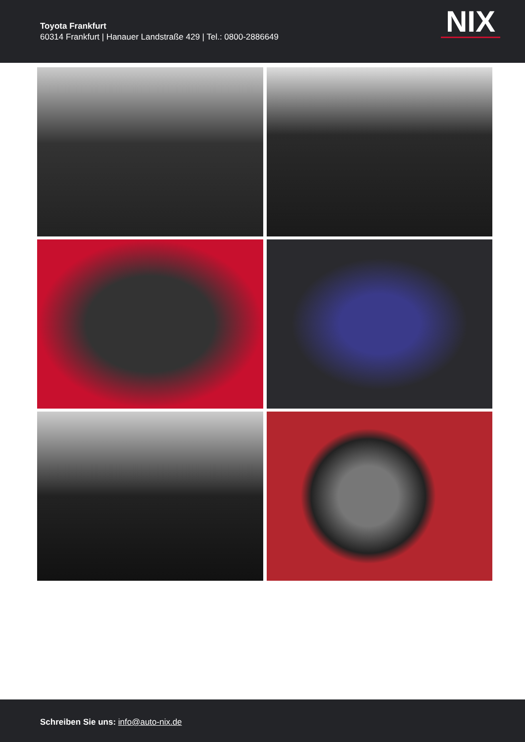Toyota Frankfurt
60314 Frankfurt | Hanauer Landstraße 429 | Tel.: 0800-2886649
NIX
Schreiben Sie uns: info@auto-nix.de